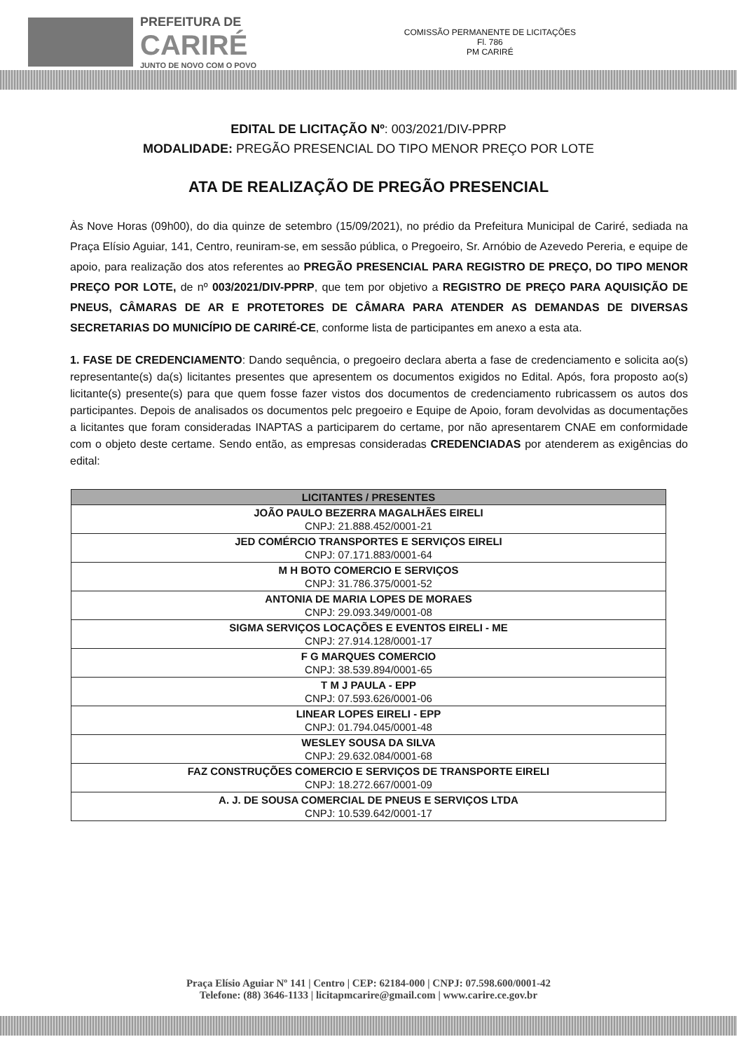PREFEITURA DE
CARIRÉ
JUNTO DE NOVO COM O POVO
COMISSÃO PERMANENTE DE LICITAÇÕES
Fl. 786
PM CARIRÉ
EDITAL DE LICITAÇÃO Nº: 003/2021/DIV-PPRP
MODALIDADE: PREGÃO PRESENCIAL DO TIPO MENOR PREÇO POR LOTE
ATA DE REALIZAÇÃO DE PREGÃO PRESENCIAL
Às Nove Horas (09h00), do dia quinze de setembro (15/09/2021), no prédio da Prefeitura Municipal de Cariré, sediada na Praça Elísio Aguiar, 141, Centro, reuniram-se, em sessão pública, o Pregoeiro, Sr. Arnóbio de Azevedo Pereria, e equipe de apoio, para realização dos atos referentes ao PREGÃO PRESENCIAL PARA REGISTRO DE PREÇO, DO TIPO MENOR PREÇO POR LOTE, de nº 003/2021/DIV-PPRP, que tem por objetivo a REGISTRO DE PREÇO PARA AQUISIÇÃO DE PNEUS, CÂMARAS DE AR E PROTETORES DE CÂMARA PARA ATENDER AS DEMANDAS DE DIVERSAS SECRETARIAS DO MUNICÍPIO DE CARIRÉ-CE, conforme lista de participantes em anexo a esta ata.
1. FASE DE CREDENCIAMENTO: Dando sequência, o pregoeiro declara aberta a fase de credenciamento e solicita ao(s) representante(s) da(s) licitantes presentes que apresentem os documentos exigidos no Edital. Após, fora proposto ao(s) licitante(s) presente(s) para que quem fosse fazer vistos dos documentos de credenciamento rubricassem os autos dos participantes. Depois de analisados os documentos pelc pregoeiro e Equipe de Apoio, foram devolvidas as documentações a licitantes que foram consideradas INAPTAS a participarem do certame, por não apresentarem CNAE em conformidade com o objeto deste certame. Sendo então, as empresas consideradas CREDENCIADAS por atenderem as exigências do edital:
| LICITANTES / PRESENTES |
| --- |
| JOÃO PAULO BEZERRA MAGALHÃES EIRELI CNPJ: 21.888.452/0001-21 |
| JED COMÉRCIO TRANSPORTES E SERVIÇOS EIRELI CNPJ: 07.171.883/0001-64 |
| M H BOTO COMERCIO E SERVIÇOS CNPJ: 31.786.375/0001-52 |
| ANTONIA DE MARIA LOPES DE MORAES CNPJ: 29.093.349/0001-08 |
| SIGMA SERVIÇOS LOCAÇÕES E EVENTOS EIRELI - ME CNPJ: 27.914.128/0001-17 |
| F G MARQUES COMERCIO CNPJ: 38.539.894/0001-65 |
| T M J PAULA - EPP CNPJ: 07.593.626/0001-06 |
| LINEAR LOPES EIRELI - EPP CNPJ: 01.794.045/0001-48 |
| WESLEY SOUSA DA SILVA CNPJ: 29.632.084/0001-68 |
| FAZ CONSTRUÇÕES COMERCIO E SERVIÇOS DE TRANSPORTE EIRELI CNPJ: 18.272.667/0001-09 |
| A. J. DE SOUSA COMERCIAL DE PNEUS E SERVIÇOS LTDA CNPJ: 10.539.642/0001-17 |
Praça Elísio Aguiar Nº 141 | Centro | CEP: 62184-000 | CNPJ: 07.598.600/0001-42
Telefone: (88) 3646-1133 | licitapmcarire@gmail.com | www.carire.ce.gov.br